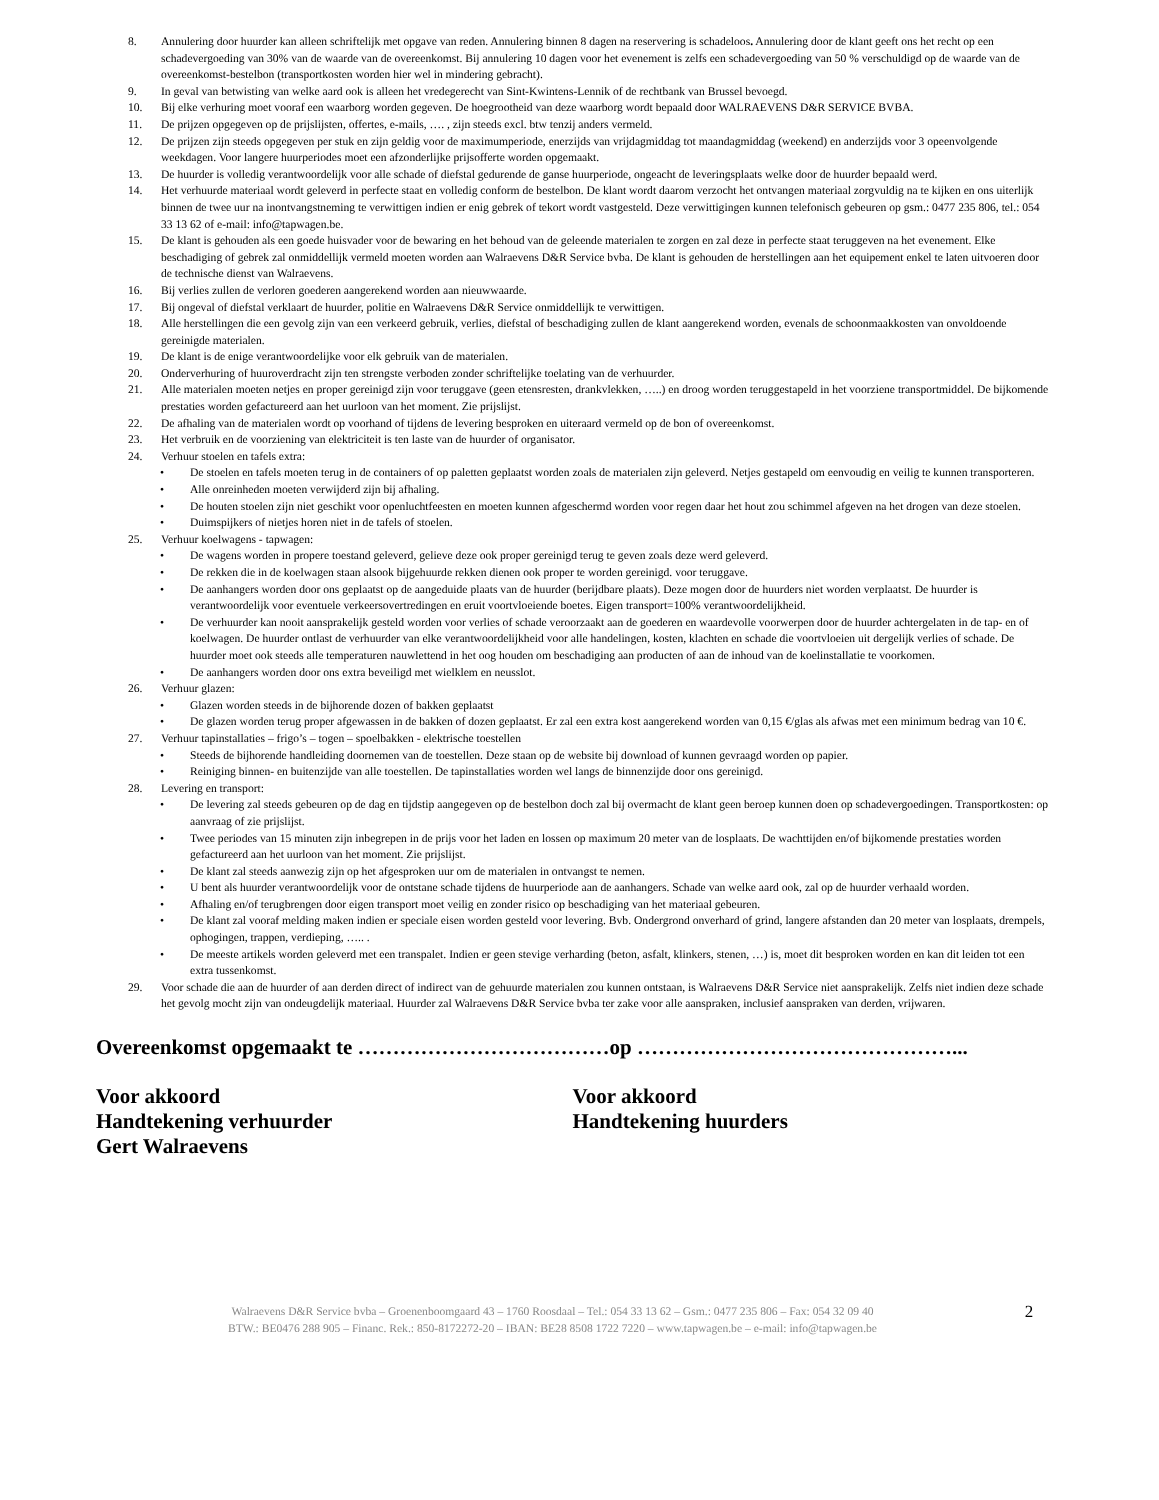8. Annulering door huurder kan alleen schriftelijk met opgave van reden. Annulering binnen 8 dagen na reservering is schadeloos. Annulering door de klant geeft ons het recht op een schadevergoeding van 30% van de waarde van de overeenkomst. Bij annulering 10 dagen voor het evenement is zelfs een schadevergoeding van 50 % verschuldigd op de waarde van de overeenkomst-bestelbon (transportkosten worden hier wel in mindering gebracht).
9. In geval van betwisting van welke aard ook is alleen het vredegerecht van Sint-Kwintens-Lennik of de rechtbank van Brussel bevoegd.
10. Bij elke verhuring moet vooraf een waarborg worden gegeven. De hoegrootheid van deze waarborg wordt bepaald door WALRAEVENS D&R SERVICE BVBA.
11. De prijzen opgegeven op de prijslijsten, offertes, e-mails, …. , zijn steeds excl. btw tenzij anders vermeld.
12. De prijzen zijn steeds opgegeven per stuk en zijn geldig voor de maximumperiode, enerzijds van vrijdagmiddag tot maandagmiddag (weekend) en anderzijds voor 3 opeenvolgende weekdagen. Voor langere huurperiodes moet een afzonderlijke prijsofferte worden opgemaakt.
13. De huurder is volledig verantwoordelijk voor alle schade of diefstal gedurende de ganse huurperiode, ongeacht de leveringsplaats welke door de huurder bepaald werd.
14. Het verhuurde materiaal wordt geleverd in perfecte staat en volledig conform de bestelbon. De klant wordt daarom verzocht het ontvangen materiaal zorgvuldig na te kijken en ons uiterlijk binnen de twee uur na inontvangstneming te verwittigen indien er enig gebrek of tekort wordt vastgesteld. Deze verwittigingen kunnen telefonisch gebeuren op gsm.: 0477 235 806, tel.: 054 33 13 62 of e-mail: info@tapwagen.be.
15. De klant is gehouden als een goede huisvader voor de bewaring en het behoud van de geleende materialen te zorgen en zal deze in perfecte staat teruggeven na het evenement. Elke beschadiging of gebrek zal onmiddellijk vermeld moeten worden aan Walraevens D&R Service bvba. De klant is gehouden de herstellingen aan het equipement enkel te laten uitvoeren door de technische dienst van Walraevens.
16. Bij verlies zullen de verloren goederen aangerekend worden aan nieuwwaarde.
17. Bij ongeval of diefstal verklaart de huurder, politie en Walraevens D&R Service onmiddellijk te verwittigen.
18. Alle herstellingen die een gevolg zijn van een verkeerd gebruik, verlies, diefstal of beschadiging zullen de klant aangerekend worden, evenals de schoonmaakkosten van onvoldoende gereinigde materialen.
19. De klant is de enige verantwoordelijke voor elk gebruik van de materialen.
20. Onderverhuring of huuroverdracht zijn ten strengste verboden zonder schriftelijke toelating van de verhuurder.
21. Alle materialen moeten netjes en proper gereinigd zijn voor teruggave (geen etensresten, drankvlekken, …..) en droog worden teruggestapeld in het voorziene transportmiddel. De bijkomende prestaties worden gefactureerd aan het uurloon van het moment. Zie prijslijst.
22. De afhaling van de materialen wordt op voorhand of tijdens de levering besproken en uiteraard vermeld op de bon of overeenkomst.
23. Het verbruik en de voorziening van elektriciteit is ten laste van de huurder of organisator.
24. Verhuur stoelen en tafels extra:
• De stoelen en tafels moeten terug in de containers of op paletten geplaatst worden zoals de materialen zijn geleverd. Netjes gestapeld om eenvoudig en veilig te kunnen transporteren.
• Alle onreinheden moeten verwijderd zijn bij afhaling.
• De houten stoelen zijn niet geschikt voor openluchtfeesten en moeten kunnen afgeschermd worden voor regen daar het hout zou schimmel afgeven na het drogen van deze stoelen.
• Duimspijkers of nietjes horen niet in de tafels of stoelen.
25. Verhuur koelwagens - tapwagen:
• De wagens worden in propere toestand geleverd, gelieve deze ook proper gereinigd terug te geven zoals deze werd geleverd.
• De rekken die in de koelwagen staan alsook bijgehuurde rekken dienen ook proper te worden gereinigd. voor teruggave.
• De aanhangers worden door ons geplaatst op de aangeduide plaats van de huurder (berijdbare plaats). Deze mogen door de huurders niet worden verplaatst. De huurder is verantwoordelijk voor eventuele verkeersovertredingen en eruit voortvloeiende boetes. Eigen transport=100% verantwoordelijkheid.
• De verhuurder kan nooit aansprakelijk gesteld worden voor verlies of schade veroorzaakt aan de goederen en waardevolle voorwerpen door de huurder achtergelaten in de tap- en of koelwagen. De huurder ontlast de verhuurder van elke verantwoordelijkheid voor alle handelingen, kosten, klachten en schade die voortvloeien uit dergelijk verlies of schade. De huurder moet ook steeds alle temperaturen nauwlettend in het oog houden om beschadiging aan producten of aan de inhoud van de koelinstallatie te voorkomen.
• De aanhangers worden door ons extra beveiligd met wielklem en neusslot.
26. Verhuur glazen:
• Glazen worden steeds in de bijhorende dozen of bakken geplaatst
• De glazen worden terug proper afgewassen in de bakken of dozen geplaatst. Er zal een extra kost aangerekend worden van 0,15 €/glas als afwas met een minimum bedrag van 10 €.
27. Verhuur tapinstallaties – frigo’s – togen – spoelbakken - elektrische toestellen
• Steeds de bijhorende handleiding doornemen van de toestellen. Deze staan op de website bij download of kunnen gevraagd worden op papier.
• Reiniging binnen- en buitenzijde van alle toestellen. De tapinstallaties worden wel langs de binnenzijde door ons gereinigd.
28. Levering en transport:
• De levering zal steeds gebeuren op de dag en tijdstip aangegeven op de bestelbon doch zal bij overmacht de klant geen beroep kunnen doen op schadevergoedingen. Transportkosten: op aanvraag of zie prijslijst.
• Twee periodes van 15 minuten zijn inbegrepen in de prijs voor het laden en lossen op maximum 20 meter van de losplaats. De wachttijden en/of bijkomende prestaties worden gefactureerd aan het uurloon van het moment. Zie prijslijst.
• De klant zal steeds aanwezig zijn op het afgesproken uur om de materialen in ontvangst te nemen.
• U bent als huurder verantwoordelijk voor de ontstane schade tijdens de huurperiode aan de aanhangers. Schade van welke aard ook, zal op de huurder verhaald worden.
• Afhaling en/of terugbrengen door eigen transport moet veilig en zonder risico op beschadiging van het materiaal gebeuren.
• De klant zal vooraf melding maken indien er speciale eisen worden gesteld voor levering. Bvb. Ondergrond onverhard of grind, langere afstanden dan 20 meter van losplaats, drempels, ophogingen, trappen, verdieping, ….. .
• De meeste artikels worden geleverd met een transpalet. Indien er geen stevige verharding (beton, asfalt, klinkers, stenen, …) is, moet dit besproken worden en kan dit leiden tot een extra tussenkomst.
29. Voor schade die aan de huurder of aan derden direct of indirect van de gehuurde materialen zou kunnen ontstaan, is Walraevens D&R Service niet aansprakelijk. Zelfs niet indien deze schade het gevolg mocht zijn van ondeugdelijk materiaal. Huurder zal Walraevens D&R Service bvba ter zake voor alle aanspraken, inclusief aanspraken van derden, vrijwaren.
Overeenkomst opgemaakt te ………………………………op ………………………………………...
Voor akkoord
Handtekening verhuurder
Gert Walraevens
Voor akkoord
Handtekening huurders
Walraevens D&R Service bvba – Groenenboomgaard 43 – 1760 Roosdaal – Tel.: 054 33 13 62 – Gsm.: 0477 235 806 – Fax: 054 32 09 40
BTW.: BE0476 288 905 – Financ. Rek.: 850-8172272-20 – IBAN: BE28 8508 1722 7220 – www.tapwagen.be – e-mail: info@tapwagen.be
2